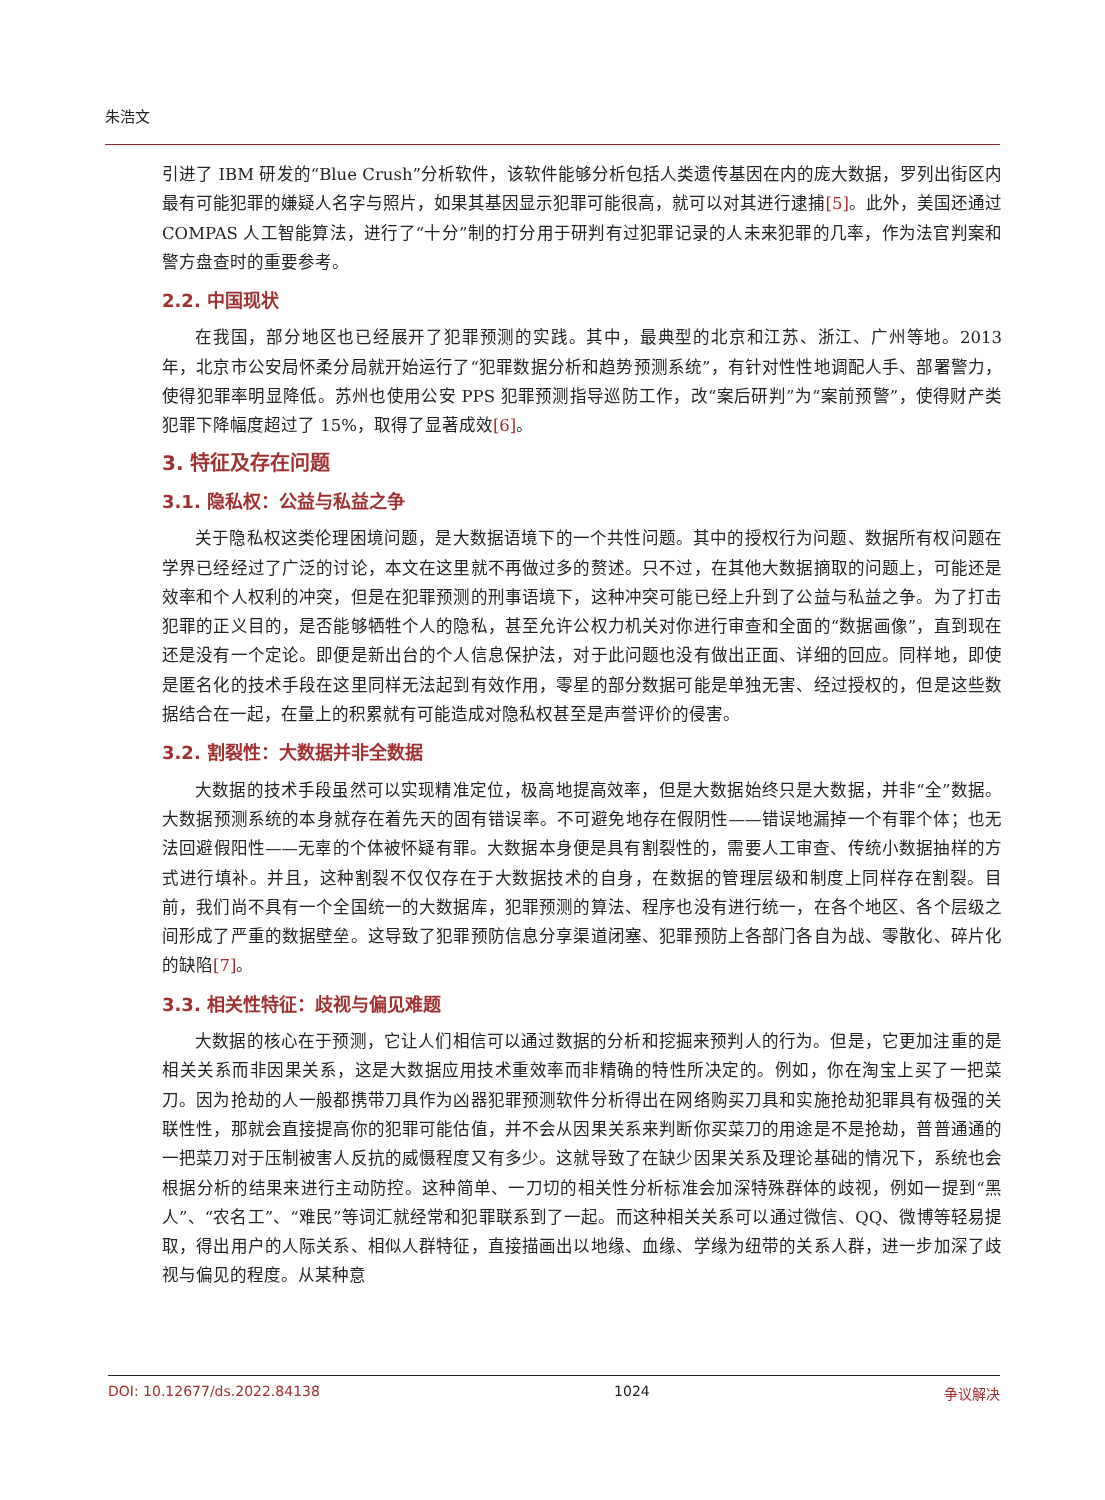朱浩文
引进了 IBM 研发的“Blue Crush”分析软件，该软件能够分析包括人类遗传基因在内的庞大数据，罗列出街区内最有可能犯罪的嫌疑人名字与照片，如果其基因显示犯罪可能很高，就可以对其进行逮捕[5]。此外，美国还通过 COMPAS 人工智能算法，进行了“十分”制的打分用于研判有过犯罪记录的人未来犯罪的几率，作为法官判案和警方盘查时的重要参考。
2.2. 中国现状
在我国，部分地区也已经展开了犯罪预测的实践。其中，最典型的北京和江苏、浙江、广州等地。2013 年，北京市公安局怀柔分局就开始运行了“犯罪数据分析和趋势预测系统”，有针对性性地调配人手、部署警力，使得犯罪率明显降低。苏州也使用公安 PPS 犯罪预测指导巡防工作，改“案后研判”为“案前预警”，使得财产类犯罪下降幅度超过了 15%，取得了显著成效[6]。
3. 特征及存在问题
3.1. 隐私权：公益与私益之争
关于隐私权这类伦理困境问题，是大数据语境下的一个共性问题。其中的授权行为问题、数据所有权问题在学界已经经过了广泛的讨论，本文在这里就不再做过多的赘述。只不过，在其他大数据摘取的问题上，可能还是效率和个人权利的冲突，但是在犯罪预测的刑事语境下，这种冲突可能已经上升到了公益与私益之争。为了打击犯罪的正义目的，是否能够牺牲个人的隐私，甚至允许公权力机关对你进行审查和全面的“数据画像”，直到现在还是没有一个定论。即便是新出台的个人信息保护法，对于此问题也没有做出正面、详细的回应。同样地，即使是匿名化的技术手段在这里同样无法起到有效作用，零星的部分数据可能是单独无害、经过授权的，但是这些数据结合在一起，在量上的积累就有可能造成对隐私权甚至是声誉评价的侵害。
3.2. 割裂性：大数据并非全数据
大数据的技术手段虽然可以实现精准定位，极高地提高效率，但是大数据始终只是大数据，并非“全”数据。大数据预测系统的本身就存在着先天的固有错误率。不可避免地存在假阴性——错误地漏掉一个有罪个体；也无法回避假阳性——无辜的个体被怀疑有罪。大数据本身便是具有割裂性的，需要人工审查、传统小数据抽样的方式进行填补。并且，这种割裂不仅仅存在于大数据技术的自身，在数据的管理层级和制度上同样存在割裂。目前，我们尚不具有一个全国统一的大数据库，犯罪预测的算法、程序也没有进行统一，在各个地区、各个层级之间形成了严重的数据壁垒。这导致了犯罪预防信息分享渠道闭塞、犯罪预防上各部门各自为战、零散化、碎片化的缺陷[7]。
3.3. 相关性特征：歧视与偏见难题
大数据的核心在于预测，它让人们相信可以通过数据的分析和挖掘来预判人的行为。但是，它更加注重的是相关关系而非因果关系，这是大数据应用技术重效率而非精确的特性所决定的。例如，你在淘宝上买了一把菜刀。因为抢劫的人一般都携带刀具作为凶器犯罪预测软件分析得出在网络购买刀具和实施抢劫犯罪具有极强的关联性性，那就会直接提高你的犯罪可能估值，并不会从因果关系来判断你买菜刀的用途是不是抢劫，普普通通的一把菜刀对于压制被害人反抗的威慑程度又有多少。这就导致了在缺少因果关系及理论基础的情况下，系统也会根据分析的结果来进行主动防控。这种简单、一刀切的相关性分析标准会加深特殊群体的歧视，例如一提到“黑人”、“农名工”、“难民”等词汇就经常和犯罪联系到了一起。而这种相关关系可以通过微信、QQ、微博等轻易提取，得出用户的人际关系、相似人群特征，直接描画出以地缘、血缘、学缘为纽带的关系人群，进一步加深了歧视与偏见的程度。从某种意
DOI: 10.12677/ds.2022.84138 1024 争议解决